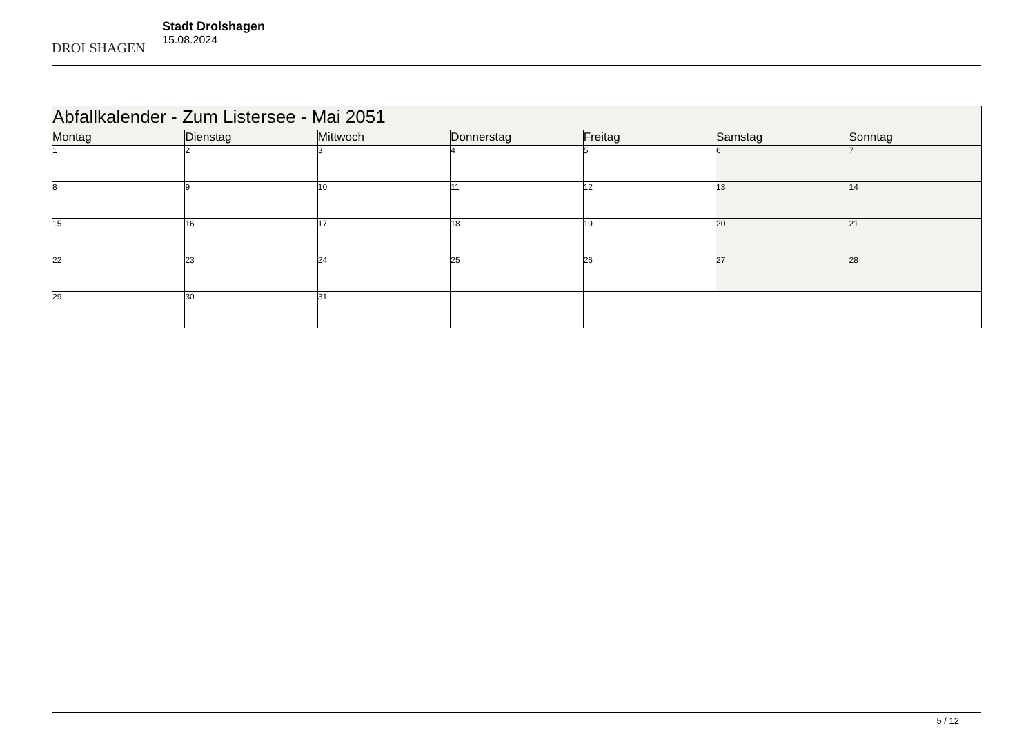DROLSHAGEN
Stadt Drolshagen
15.08.2024
| Abfallkalender - Zum Listersee - Mai 2051 | | | | | | |
| --- | --- | --- | --- | --- | --- | --- |
| Montag | Dienstag | Mittwoch | Donnerstag | Freitag | Samstag | Sonntag |
| 1 | 2 | 3 | 4 | 5 | 6 | 7 |
| 8 | 9 | 10 | 11 | 12 | 13 | 14 |
| 15 | 16 | 17 | 18 | 19 | 20 | 21 |
| 22 | 23 | 24 | 25 | 26 | 27 | 28 |
| 29 | 30 | 31 | | | | |
5 / 12